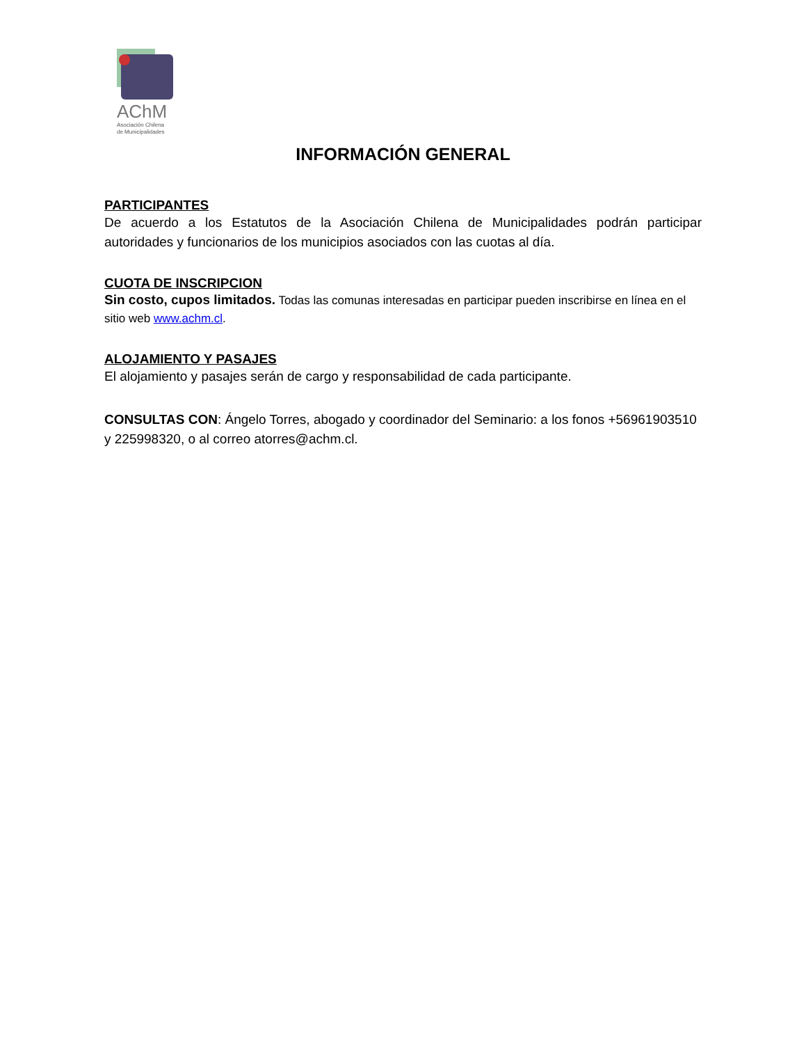AChM
Asociación Chilena
de Municipalidades
INFORMACIÓN GENERAL
PARTICIPANTES
De acuerdo a los Estatutos de la Asociación Chilena de Municipalidades podrán participar autoridades y funcionarios de los municipios asociados con las cuotas al día.
CUOTA DE INSCRIPCION
Sin costo, cupos limitados. Todas las comunas interesadas en participar pueden inscribirse en línea en el sitio web www.achm.cl.
ALOJAMIENTO Y PASAJES
El alojamiento y pasajes serán de cargo y responsabilidad de cada participante.
CONSULTAS CON: Ángelo Torres, abogado y coordinador del Seminario: a los fonos +56961903510 y 225998320, o al correo atorres@achm.cl.